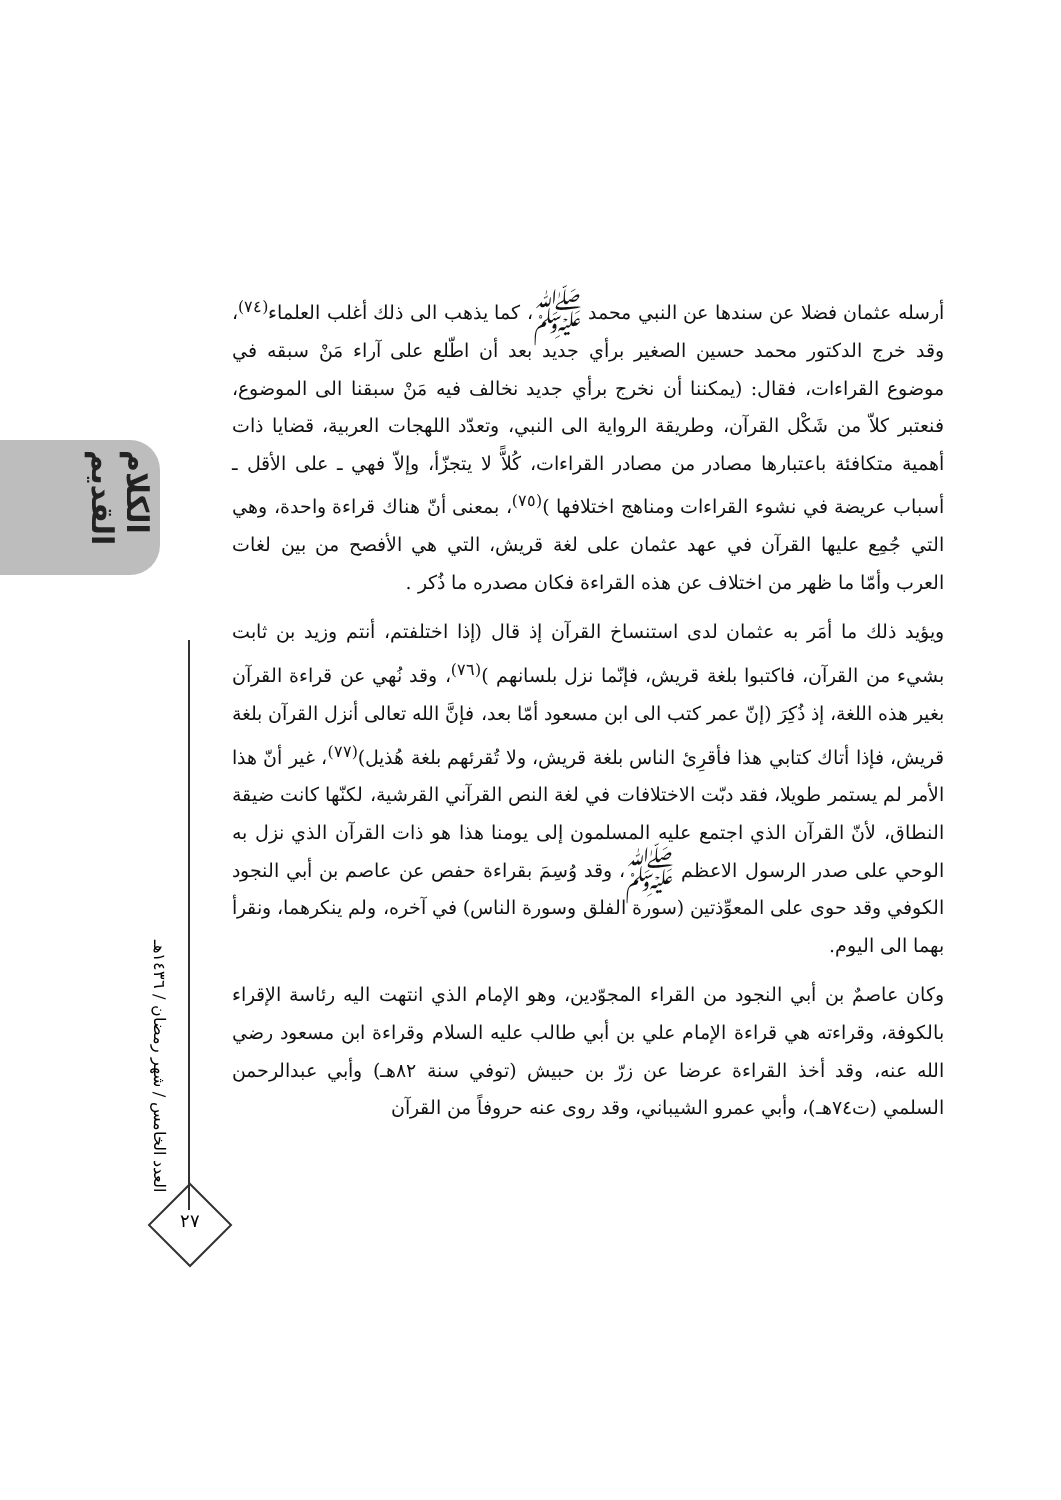الكلام القديم
العدد الخامس / شهر رمضان / ١٤٣٦هـ
٢٧
أرسله عثمان فضلا عن سندها عن النبي محمد ﷺ، كما يذهب الى ذلك أغلب العلماء<sup>(٧٤)</sup>، وقد خرج الدكتور محمد حسين الصغير برأي جديد بعد أن اطّلع على آراء مَنْ سبقه في موضوع القراءات، فقال: (يمكننا أن نخرج برأي جديد نخالف فيه مَنْ سبقنا الى الموضوع، فنعتبر كلاّ من شَكْل القرآن، وطريقة الرواية الى النبي، وتعدّد اللهجات العربية، قضايا ذات أهمية متكافئة باعتبارها مصادر من مصادر القراءات، كُلاًّ لا يتجزّأ، وإلاّ فهي ـ على الأقل ـ أسباب عريضة في نشوء القراءات ومناهج اختلافها )<sup>(٧٥)</sup>، بمعنى أنّ هناك قراءة واحدة، وهي التي جُمِع عليها القرآن في عهد عثمان على لغة قريش، التي هي الأفصح من بين لغات العرب وأمّا ما ظهر من اختلاف عن هذه القراءة فكان مصدره ما ذُكر .
ويؤيد ذلك ما أمَر به عثمان لدى استنساخ القرآن إذ قال (إذا اختلفتم، أنتم وزيد بن ثابت بشيء من القرآن، فاكتبوا بلغة قريش، فإنّما نزل بلسانهم )<sup>(٧٦)</sup>، وقد نُهي عن قراءة القرآن بغير هذه اللغة، إذ ذُكِرَ (إنّ عمر كتب الى ابن مسعود أمّا بعد، فإنَّ الله تعالى أنزل القرآن بلغة قريش، فإذا أتاك كتابي هذا فأقرِئ الناس بلغة قريش، ولا تُقرئهم بلغة هُذيل)<sup>(٧٧)</sup>، غير أنّ هذا الأمر لم يستمر طويلا، فقد دبّت الاختلافات في لغة النص القرآني القرشية، لكنّها كانت ضيقة النطاق، لأنّ القرآن الذي اجتمع عليه المسلمون إلى يومنا هذا هو ذات القرآن الذي نزل به الوحي على صدر الرسول الاعظم ﷺ، وقد وُسِمَ بقراءة حفص عن عاصم بن أبي النجود الكوفي وقد حوى على المعوِّذتين (سورة الفلق وسورة الناس) في آخره، ولم ينكرهما، ونقرأ بهما الى اليوم.
وكان عاصمٌ بن أبي النجود من القراء المجوّدين، وهو الإمام الذي انتهت اليه رئاسة الإقراء بالكوفة، وقراءته هي قراءة الإمام علي بن أبي طالب عليه السلام وقراءة ابن مسعود رضي الله عنه، وقد أخذ القراءة عرضا عن زرّ بن حبيش (توفي سنة ٨٢هـ) وأبي عبدالرحمن السلمي (ت٧٤هـ)، وأبي عمرو الشيباني، وقد روى عنه حروفاً من القرآن